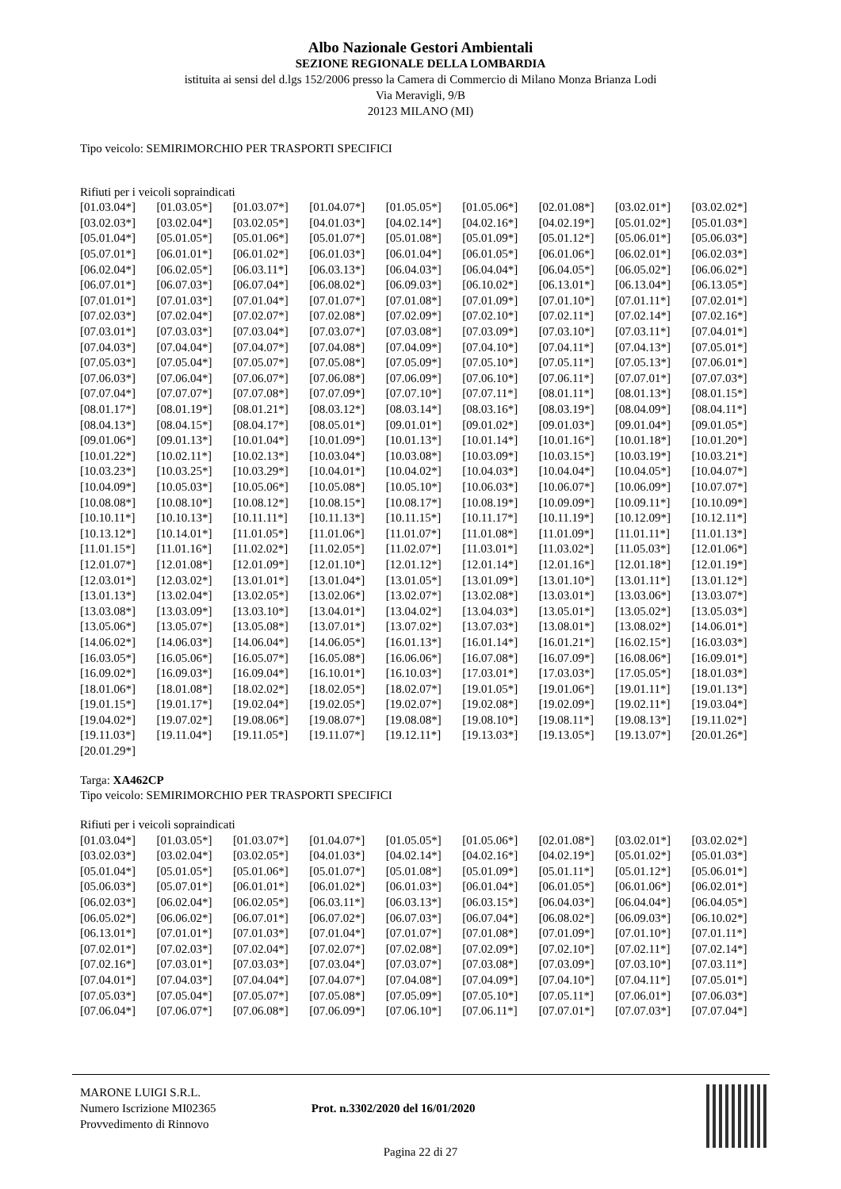Albo Nazionale Gestori Ambientali
SEZIONE REGIONALE DELLA LOMBARDIA
istituita ai sensi del d.lgs 152/2006 presso la Camera di Commercio di Milano Monza Brianza Lodi
Via Meravigli, 9/B
20123 MILANO (MI)
Tipo veicolo: SEMIRIMORCHIO PER TRASPORTI SPECIFICI
Rifiuti per i veicoli sopraindicati
| [01.03.04*] | [01.03.05*] | [01.03.07*] | [01.04.07*] | [01.05.05*] | [01.05.06*] | [02.01.08*] | [03.02.01*] | [03.02.02*] |
| [03.02.03*] | [03.02.04*] | [03.02.05*] | [04.01.03*] | [04.02.14*] | [04.02.16*] | [04.02.19*] | [05.01.02*] | [05.01.03*] |
| [05.01.04*] | [05.01.05*] | [05.01.06*] | [05.01.07*] | [05.01.08*] | [05.01.09*] | [05.01.12*] | [05.06.01*] | [05.06.03*] |
| [05.07.01*] | [06.01.01*] | [06.01.02*] | [06.01.03*] | [06.01.04*] | [06.01.05*] | [06.01.06*] | [06.02.01*] | [06.02.03*] |
| [06.02.04*] | [06.02.05*] | [06.03.11*] | [06.03.13*] | [06.04.03*] | [06.04.04*] | [06.04.05*] | [06.05.02*] | [06.06.02*] |
| [06.07.01*] | [06.07.03*] | [06.07.04*] | [06.08.02*] | [06.09.03*] | [06.10.02*] | [06.13.01*] | [06.13.04*] | [06.13.05*] |
| [07.01.01*] | [07.01.03*] | [07.01.04*] | [07.01.07*] | [07.01.08*] | [07.01.09*] | [07.01.10*] | [07.01.11*] | [07.02.01*] |
| [07.02.03*] | [07.02.04*] | [07.02.07*] | [07.02.08*] | [07.02.09*] | [07.02.10*] | [07.02.11*] | [07.02.14*] | [07.02.16*] |
| [07.03.01*] | [07.03.03*] | [07.03.04*] | [07.03.07*] | [07.03.08*] | [07.03.09*] | [07.03.10*] | [07.03.11*] | [07.04.01*] |
| [07.04.03*] | [07.04.04*] | [07.04.07*] | [07.04.08*] | [07.04.09*] | [07.04.10*] | [07.04.11*] | [07.04.13*] | [07.05.01*] |
| [07.05.03*] | [07.05.04*] | [07.05.07*] | [07.05.08*] | [07.05.09*] | [07.05.10*] | [07.05.11*] | [07.05.13*] | [07.06.01*] |
| [07.06.03*] | [07.06.04*] | [07.06.07*] | [07.06.08*] | [07.06.09*] | [07.06.10*] | [07.06.11*] | [07.07.01*] | [07.07.03*] |
| [07.07.04*] | [07.07.07*] | [07.07.08*] | [07.07.09*] | [07.07.10*] | [07.07.11*] | [08.01.11*] | [08.01.13*] | [08.01.15*] |
| [08.01.17*] | [08.01.19*] | [08.01.21*] | [08.03.12*] | [08.03.14*] | [08.03.16*] | [08.03.19*] | [08.04.09*] | [08.04.11*] |
| [08.04.13*] | [08.04.15*] | [08.04.17*] | [08.05.01*] | [09.01.01*] | [09.01.02*] | [09.01.03*] | [09.01.04*] | [09.01.05*] |
| [09.01.06*] | [09.01.13*] | [10.01.04*] | [10.01.09*] | [10.01.13*] | [10.01.14*] | [10.01.16*] | [10.01.18*] | [10.01.20*] |
| [10.01.22*] | [10.02.11*] | [10.02.13*] | [10.03.04*] | [10.03.08*] | [10.03.09*] | [10.03.15*] | [10.03.19*] | [10.03.21*] |
| [10.03.23*] | [10.03.25*] | [10.03.29*] | [10.04.01*] | [10.04.02*] | [10.04.03*] | [10.04.04*] | [10.04.05*] | [10.04.07*] |
| [10.04.09*] | [10.05.03*] | [10.05.06*] | [10.05.08*] | [10.05.10*] | [10.06.03*] | [10.06.07*] | [10.06.09*] | [10.07.07*] |
| [10.08.08*] | [10.08.10*] | [10.08.12*] | [10.08.15*] | [10.08.17*] | [10.08.19*] | [10.09.09*] | [10.09.11*] | [10.10.09*] |
| [10.10.11*] | [10.10.13*] | [10.11.11*] | [10.11.13*] | [10.11.15*] | [10.11.17*] | [10.11.19*] | [10.12.09*] | [10.12.11*] |
| [10.13.12*] | [10.14.01*] | [11.01.05*] | [11.01.06*] | [11.01.07*] | [11.01.08*] | [11.01.09*] | [11.01.11*] | [11.01.13*] |
| [11.01.15*] | [11.01.16*] | [11.02.02*] | [11.02.05*] | [11.02.07*] | [11.03.01*] | [11.03.02*] | [11.05.03*] | [12.01.06*] |
| [12.01.07*] | [12.01.08*] | [12.01.09*] | [12.01.10*] | [12.01.12*] | [12.01.14*] | [12.01.16*] | [12.01.18*] | [12.01.19*] |
| [12.03.01*] | [12.03.02*] | [13.01.01*] | [13.01.04*] | [13.01.05*] | [13.01.09*] | [13.01.10*] | [13.01.11*] | [13.01.12*] |
| [13.01.13*] | [13.02.04*] | [13.02.05*] | [13.02.06*] | [13.02.07*] | [13.02.08*] | [13.03.01*] | [13.03.06*] | [13.03.07*] |
| [13.03.08*] | [13.03.09*] | [13.03.10*] | [13.04.01*] | [13.04.02*] | [13.04.03*] | [13.05.01*] | [13.05.02*] | [13.05.03*] |
| [13.05.06*] | [13.05.07*] | [13.05.08*] | [13.07.01*] | [13.07.02*] | [13.07.03*] | [13.08.01*] | [13.08.02*] | [14.06.01*] |
| [14.06.02*] | [14.06.03*] | [14.06.04*] | [14.06.05*] | [16.01.13*] | [16.01.14*] | [16.01.21*] | [16.02.15*] | [16.03.03*] |
| [16.03.05*] | [16.05.06*] | [16.05.07*] | [16.05.08*] | [16.06.06*] | [16.07.08*] | [16.07.09*] | [16.08.06*] | [16.09.01*] |
| [16.09.02*] | [16.09.03*] | [16.09.04*] | [16.10.01*] | [16.10.03*] | [17.03.01*] | [17.03.03*] | [17.05.05*] | [18.01.03*] |
| [18.01.06*] | [18.01.08*] | [18.02.02*] | [18.02.05*] | [18.02.07*] | [19.01.05*] | [19.01.06*] | [19.01.11*] | [19.01.13*] |
| [19.01.15*] | [19.01.17*] | [19.02.04*] | [19.02.05*] | [19.02.07*] | [19.02.08*] | [19.02.09*] | [19.02.11*] | [19.03.04*] |
| [19.04.02*] | [19.07.02*] | [19.08.06*] | [19.08.07*] | [19.08.08*] | [19.08.10*] | [19.08.11*] | [19.08.13*] | [19.11.02*] |
| [19.11.03*] | [19.11.04*] | [19.11.05*] | [19.11.07*] | [19.12.11*] | [19.13.03*] | [19.13.05*] | [19.13.07*] | [20.01.26*] |
| [20.01.29*] | | | | | | | | |
Targa: XA462CP
Tipo veicolo: SEMIRIMORCHIO PER TRASPORTI SPECIFICI
Rifiuti per i veicoli sopraindicati
| [01.03.04*] | [01.03.05*] | [01.03.07*] | [01.04.07*] | [01.05.05*] | [01.05.06*] | [02.01.08*] | [03.02.01*] | [03.02.02*] |
| [03.02.03*] | [03.02.04*] | [03.02.05*] | [04.01.03*] | [04.02.14*] | [04.02.16*] | [04.02.19*] | [05.01.02*] | [05.01.03*] |
| [05.01.04*] | [05.01.05*] | [05.01.06*] | [05.01.07*] | [05.01.08*] | [05.01.09*] | [05.01.11*] | [05.01.12*] | [05.06.01*] |
| [05.06.03*] | [05.07.01*] | [06.01.01*] | [06.01.02*] | [06.01.03*] | [06.01.04*] | [06.01.05*] | [06.01.06*] | [06.02.01*] |
| [06.02.03*] | [06.02.04*] | [06.02.05*] | [06.03.11*] | [06.03.13*] | [06.03.15*] | [06.04.03*] | [06.04.04*] | [06.04.05*] |
| [06.05.02*] | [06.06.02*] | [06.07.01*] | [06.07.02*] | [06.07.03*] | [06.07.04*] | [06.08.02*] | [06.09.03*] | [06.10.02*] |
| [06.13.01*] | [07.01.01*] | [07.01.03*] | [07.01.04*] | [07.01.07*] | [07.01.08*] | [07.01.09*] | [07.01.10*] | [07.01.11*] |
| [07.02.01*] | [07.02.03*] | [07.02.04*] | [07.02.07*] | [07.02.08*] | [07.02.09*] | [07.02.10*] | [07.02.11*] | [07.02.14*] |
| [07.02.16*] | [07.03.01*] | [07.03.03*] | [07.03.04*] | [07.03.07*] | [07.03.08*] | [07.03.09*] | [07.03.10*] | [07.03.11*] |
| [07.04.01*] | [07.04.03*] | [07.04.04*] | [07.04.07*] | [07.04.08*] | [07.04.09*] | [07.04.10*] | [07.04.11*] | [07.05.01*] |
| [07.05.03*] | [07.05.04*] | [07.05.07*] | [07.05.08*] | [07.05.09*] | [07.05.10*] | [07.05.11*] | [07.06.01*] | [07.06.03*] |
| [07.06.04*] | [07.06.07*] | [07.06.08*] | [07.06.09*] | [07.06.10*] | [07.06.11*] | [07.07.01*] | [07.07.03*] | [07.07.04*] |
MARONE LUIGI S.R.L.
Numero Iscrizione MI02365
Provvedimento di Rinnovo
Prot. n.3302/2020 del 16/01/2020
Pagina 22 di 27